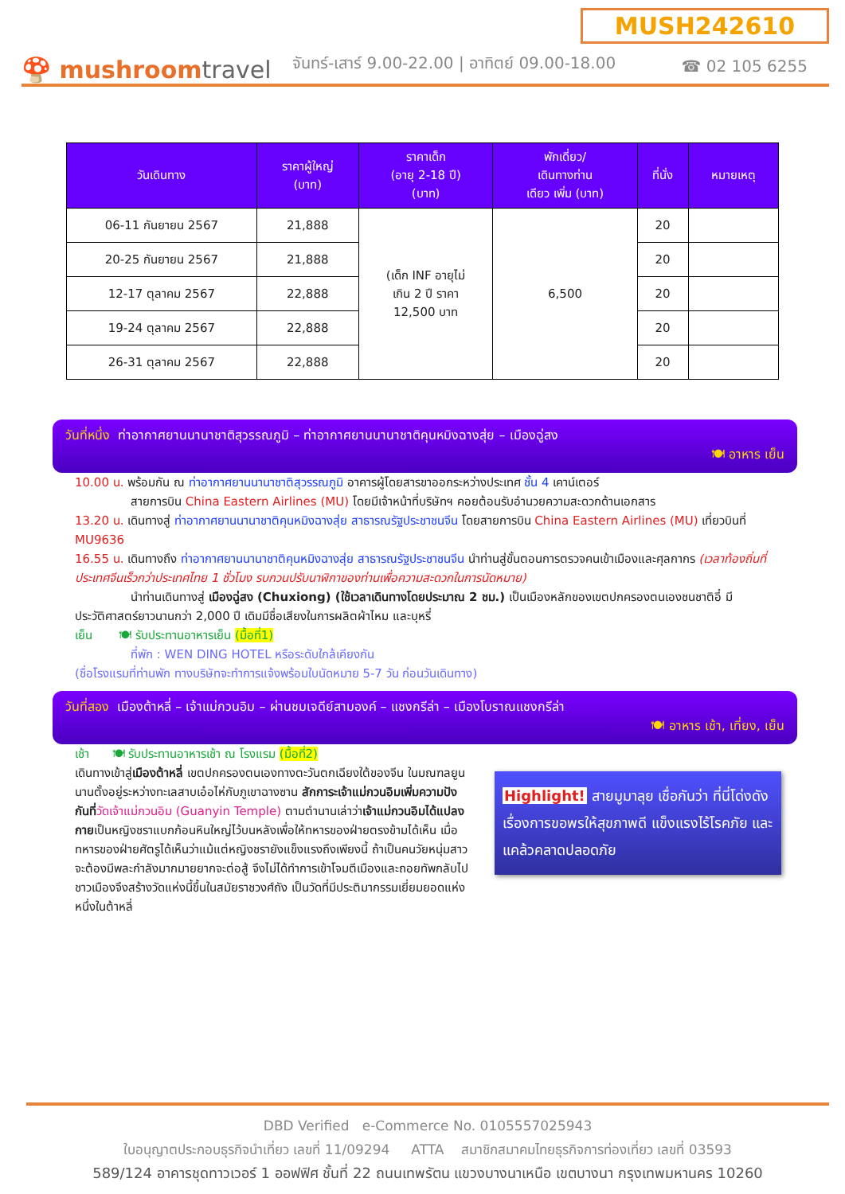MUSH242610
🍄 mushroomtravel
จันทร์-เสาร์ 9.00-22.00 | อาทิตย์ 09.00-18.00
☎ 02 105 6255
| วันเดินทาง | ราคาผู้ใหญ่ (บาท) | ราคาเด็ก (อายุ 2-18 ปี) (บาท) | พักเดี่ยว/ เดินทางท่าน เดียว เพิ่ม (บาท) | ที่นั่ง | หมายเหตุ |
| --- | --- | --- | --- | --- | --- |
| 06-11 กันยายน 2567 | 21,888 | (เด็ก INF อายุไม่ เกิน 2 ปี ราคา 12,500 บาท | 6,500 | 20 | |
| 20-25 กันยายน 2567 | 21,888 | | | 20 | |
| 12-17 ตุลาคม 2567 | 22,888 | | | 20 | |
| 19-24 ตุลาคม 2567 | 22,888 | | | 20 | |
| 26-31 ตุลาคม 2567 | 22,888 | | | 20 | |
วันที่หนึ่ง ท่าอากาศยานนานาชาติสุวรรณภูมิ – ท่าอากาศยานนานาชาติคุนหมิงฉางสุ่ย – เมืองฉู่สง
🍽 อาหาร เย็น
10.00 น. พร้อมกัน ณ ท่าอากาศยานนานาชาติสุวรรณภูมิ อาคารผู้โดยสารขาออกระหว่างประเทศ ชั้น 4 เคาน์เตอร์
สายการบิน China Eastern Airlines (MU) โดยมีเจ้าหน้าที่บริษัทฯ คอยต้อนรับอำนวยความสะดวกด้านเอกสาร
13.20 น. เดินทางสู่ ท่าอากาศยานนานาชาติคุนหมิงฉางสุ่ย สาธารณรัฐประชาชนจีน โดยสายการบิน China Eastern Airlines (MU) เที่ยวบินที่ MU9636
16.55 น. เดินทางถึง ท่าอากาศยานนานาชาติคุนหมิงฉางสุ่ย สาธารณรัฐประชาชนจีน นำท่านสู่ขั้นตอนการตรวจคนเข้าเมืองและศุลกากร (เวลาท้องถิ่นที่ประเทศจีนเร็วกว่าประเทศไทย 1 ชั่วโมง รบกวนปรับนาฬิกาของท่านเพื่อความสะดวกในการนัดหมาย)
นำท่านเดินทางสู่ เมืองฉู่สง (Chuxiong) (ใช้เวลาเดินทางโดยประมาณ 2 ชม.) เป็นเมืองหลักของเขตปกครองตนเองชนชาติอี๋ มีประวัติศาสตร์ยาวนานกว่า 2,000 ปี เดิมมีชื่อเสียงในการผลิตผ้าไหม และบุหรี่
เย็น 🍽 รับประทานอาหารเย็น (มื้อที่1)
ที่พัก : WEN DING HOTEL หรือระดับใกล้เคียงกัน
(ชื่อโรงแรมที่ท่านพัก ทางบริษัทจะทำการแจ้งพร้อมใบนัดหมาย 5-7 วัน ก่อนวันเดินทาง)
วันที่สอง เมืองต้าหลี่ – เจ้าแม่กวนอิม – ผ่านชมเจดีย์สามองค์ – แชงกรีล่า – เมืองโบราณแชงกรีล่า
🍽 อาหาร เช้า, เที่ยง, เย็น
เช้า 🍽 รับประทานอาหารเช้า ณ โรงแรม (มื้อที่2)
Highlight! สายมูมาลุย เชื่อกันว่า ที่นี่โด่งดังเรื่องการขอพรให้สุขภาพดี แข็งแรงไร้โรคภัย และแคล้วคลาดปลอดภัย
เดินทางเข้าสู่เมืองต้าหลี่ เขตปกครองตนเองทางตะวันตกเฉียงใต้ของจีน ในมณฑลยูนนานตั้งอยู่ระหว่างทะเลสาบเอ๋อไห่กับภูเขาฉางซาน สักการะเจ้าแม่กวนอิมเพิ่มความปังกันที่วัดเจ้าแม่กวนอิม (Guanyin Temple) ตามตำนานเล่าว่าเจ้าแม่กวนอิมได้แปลงกายเป็นหญิงชราแบกก้อนหินใหญ่ไว้บนหลังเพื่อให้ทหารของฝ่ายตรงข้ามได้เห็น เมื่อทหารของฝ่ายศัตรูได้เห็นว่าแม้แต่หญิงชรายังแข็งแรงถึงเพียงนี้ ถ้าเป็นคนวัยหนุ่มสาวจะต้องมีพละกำลังมากมายยากจะต่อสู้ จึงไม่ได้ทำการเข้าโจมตีเมืองและถอยทัพกลับไปชาวเมืองจึงสร้างวัดแห่งนี้ขึ้นในสมัยราชวงศ์ถัง เป็นวัดที่มีประติมากรรมเยี่ยมยอดแห่งหนึ่งในต้าหลี่
DBD Verified e-Commerce No. 0105557025943
ใบอนุญาตประกอบธุรกิจนำเที่ยว เลขที่ 11/09294 ATTA สมาชิกสมาคมไทยธุรกิจการท่องเที่ยว เลขที่ 03593
589/124 อาคารชุดทาวเวอร์ 1 ออฟฟิศ ชั้นที่ 22 ถนนเทพรัตน แขวงบางนาเหนือ เขตบางนา กรุงเทพมหานคร 10260